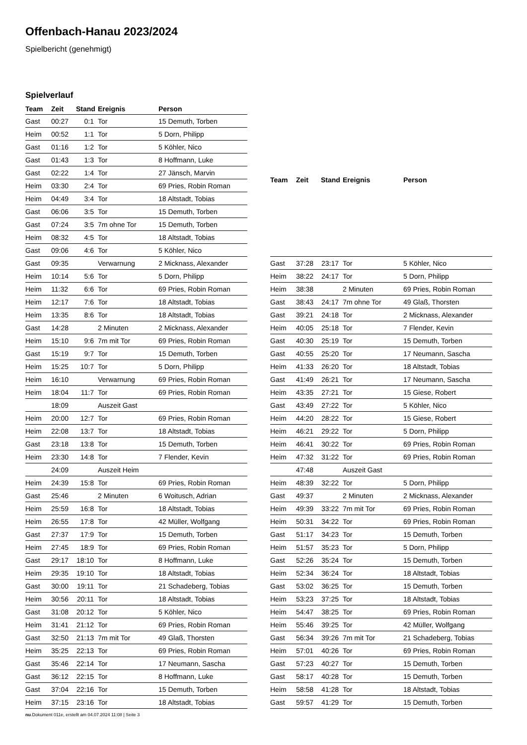Offenbach-Hanau 2023/2024
Spielbericht (genehmigt)
Spielverlauf
| Team | Zeit | Stand | Ereignis | Person |
| --- | --- | --- | --- | --- |
| Gast | 00:27 | 0:1 | Tor | 15 Demuth, Torben |
| Heim | 00:52 | 1:1 | Tor | 5 Dorn, Philipp |
| Gast | 01:16 | 1:2 | Tor | 5 Köhler, Nico |
| Gast | 01:43 | 1:3 | Tor | 8 Hoffmann, Luke |
| Gast | 02:22 | 1:4 | Tor | 27 Jänsch, Marvin |
| Heim | 03:30 | 2:4 | Tor | 69 Pries, Robin Roman |
| Heim | 04:49 | 3:4 | Tor | 18 Altstadt, Tobias |
| Gast | 06:06 | 3:5 | Tor | 15 Demuth, Torben |
| Gast | 07:24 | 3:5 | 7m ohne Tor | 15 Demuth, Torben |
| Heim | 08:32 | 4:5 | Tor | 18 Altstadt, Tobias |
| Gast | 09:06 | 4:6 | Tor | 5 Köhler, Nico |
| Gast | 09:35 | | Verwarnung | 2 Micknass, Alexander |
| Heim | 10:14 | 5:6 | Tor | 5 Dorn, Philipp |
| Heim | 11:32 | 6:6 | Tor | 69 Pries, Robin Roman |
| Heim | 12:17 | 7:6 | Tor | 18 Altstadt, Tobias |
| Heim | 13:35 | 8:6 | Tor | 18 Altstadt, Tobias |
| Gast | 14:28 | | 2 Minuten | 2 Micknass, Alexander |
| Heim | 15:10 | 9:6 | 7m mit Tor | 69 Pries, Robin Roman |
| Gast | 15:19 | 9:7 | Tor | 15 Demuth, Torben |
| Heim | 15:25 | 10:7 | Tor | 5 Dorn, Philipp |
| Heim | 16:10 | | Verwarnung | 69 Pries, Robin Roman |
| Heim | 18:04 | 11:7 | Tor | 69 Pries, Robin Roman |
| | 18:09 | | Auszeit Gast | |
| Heim | 20:00 | 12:7 | Tor | 69 Pries, Robin Roman |
| Heim | 22:08 | 13:7 | Tor | 18 Altstadt, Tobias |
| Gast | 23:18 | 13:8 | Tor | 15 Demuth, Torben |
| Heim | 23:30 | 14:8 | Tor | 7 Flender, Kevin |
| | 24:09 | | Auszeit Heim | |
| Heim | 24:39 | 15:8 | Tor | 69 Pries, Robin Roman |
| Gast | 25:46 | | 2 Minuten | 6 Woitusch, Adrian |
| Heim | 25:59 | 16:8 | Tor | 18 Altstadt, Tobias |
| Heim | 26:55 | 17:8 | Tor | 42 Müller, Wolfgang |
| Gast | 27:37 | 17:9 | Tor | 15 Demuth, Torben |
| Heim | 27:45 | 18:9 | Tor | 69 Pries, Robin Roman |
| Gast | 29:17 | 18:10 | Tor | 8 Hoffmann, Luke |
| Heim | 29:35 | 19:10 | Tor | 18 Altstadt, Tobias |
| Gast | 30:00 | 19:11 | Tor | 21 Schadeberg, Tobias |
| Heim | 30:56 | 20:11 | Tor | 18 Altstadt, Tobias |
| Gast | 31:08 | 20:12 | Tor | 5 Köhler, Nico |
| Heim | 31:41 | 21:12 | Tor | 69 Pries, Robin Roman |
| Gast | 32:50 | 21:13 | 7m mit Tor | 49 Glaß, Thorsten |
| Heim | 35:25 | 22:13 | Tor | 69 Pries, Robin Roman |
| Gast | 35:46 | 22:14 | Tor | 17 Neumann, Sascha |
| Gast | 36:12 | 22:15 | Tor | 8 Hoffmann, Luke |
| Gast | 37:04 | 22:16 | Tor | 15 Demuth, Torben |
| Heim | 37:15 | 23:16 | Tor | 18 Altstadt, Tobias |
| Team | Zeit | Stand | Ereignis | Person |
| --- | --- | --- | --- | --- |
| Gast | 37:28 | 23:17 | Tor | 5 Köhler, Nico |
| Heim | 38:22 | 24:17 | Tor | 5 Dorn, Philipp |
| Heim | 38:38 | | 2 Minuten | 69 Pries, Robin Roman |
| Gast | 38:43 | 24:17 | 7m ohne Tor | 49 Glaß, Thorsten |
| Gast | 39:21 | 24:18 | Tor | 2 Micknass, Alexander |
| Heim | 40:05 | 25:18 | Tor | 7 Flender, Kevin |
| Gast | 40:30 | 25:19 | Tor | 15 Demuth, Torben |
| Gast | 40:55 | 25:20 | Tor | 17 Neumann, Sascha |
| Heim | 41:33 | 26:20 | Tor | 18 Altstadt, Tobias |
| Gast | 41:49 | 26:21 | Tor | 17 Neumann, Sascha |
| Heim | 43:35 | 27:21 | Tor | 15 Giese, Robert |
| Gast | 43:49 | 27:22 | Tor | 5 Köhler, Nico |
| Heim | 44:20 | 28:22 | Tor | 15 Giese, Robert |
| Heim | 46:21 | 29:22 | Tor | 5 Dorn, Philipp |
| Heim | 46:41 | 30:22 | Tor | 69 Pries, Robin Roman |
| Heim | 47:32 | 31:22 | Tor | 69 Pries, Robin Roman |
| | 47:48 | | Auszeit Gast | |
| Heim | 48:39 | 32:22 | Tor | 5 Dorn, Philipp |
| Gast | 49:37 | | 2 Minuten | 2 Micknass, Alexander |
| Heim | 49:39 | 33:22 | 7m mit Tor | 69 Pries, Robin Roman |
| Heim | 50:31 | 34:22 | Tor | 69 Pries, Robin Roman |
| Gast | 51:17 | 34:23 | Tor | 15 Demuth, Torben |
| Heim | 51:57 | 35:23 | Tor | 5 Dorn, Philipp |
| Gast | 52:26 | 35:24 | Tor | 15 Demuth, Torben |
| Heim | 52:34 | 36:24 | Tor | 18 Altstadt, Tobias |
| Gast | 53:02 | 36:25 | Tor | 15 Demuth, Torben |
| Heim | 53:23 | 37:25 | Tor | 18 Altstadt, Tobias |
| Heim | 54:47 | 38:25 | Tor | 69 Pries, Robin Roman |
| Heim | 55:46 | 39:25 | Tor | 42 Müller, Wolfgang |
| Gast | 56:34 | 39:26 | 7m mit Tor | 21 Schadeberg, Tobias |
| Heim | 57:01 | 40:26 | Tor | 69 Pries, Robin Roman |
| Gast | 57:23 | 40:27 | Tor | 15 Demuth, Torben |
| Gast | 58:17 | 40:28 | Tor | 15 Demuth, Torben |
| Heim | 58:58 | 41:28 | Tor | 18 Altstadt, Tobias |
| Gast | 59:57 | 41:29 | Tor | 15 Demuth, Torben |
nu.Dokument 011e, erstellt am 04.07.2024 11:08 | Seite 3